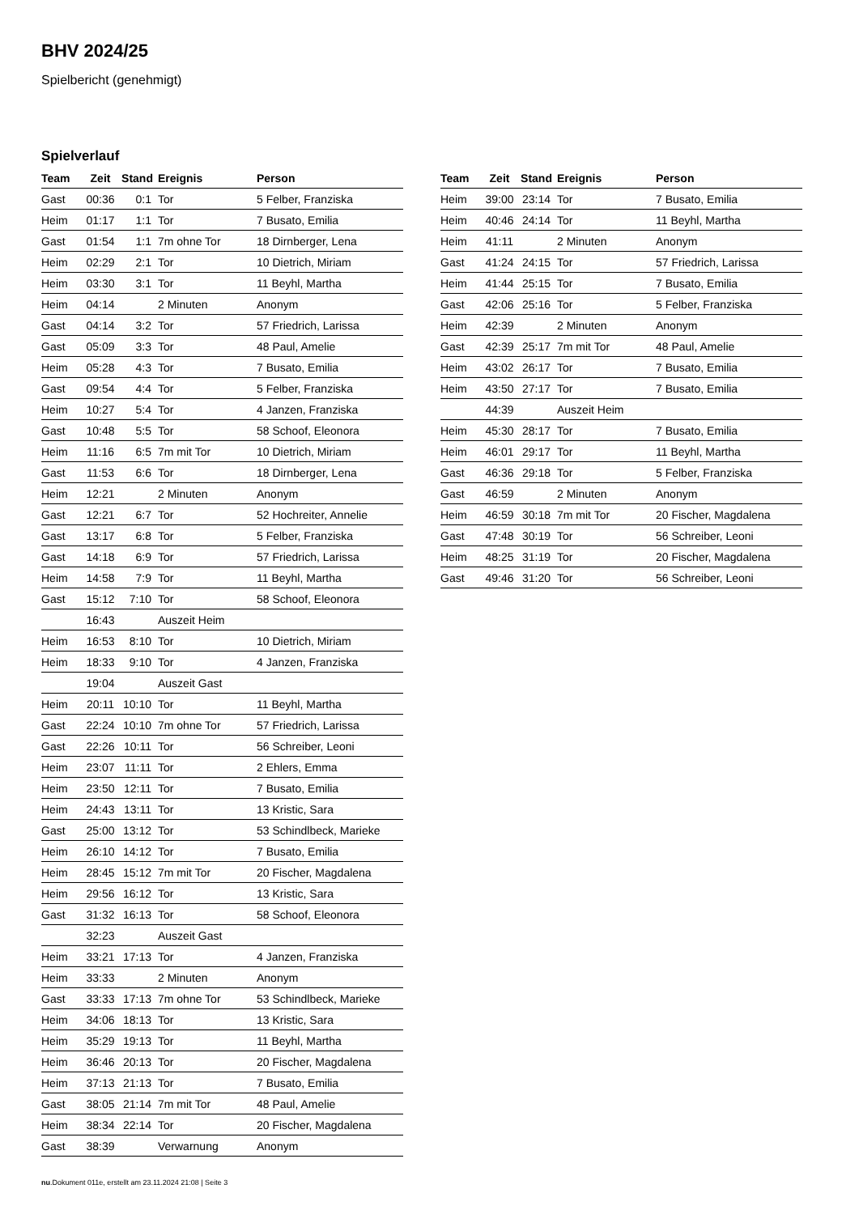BHV 2024/25
Spielbericht (genehmigt)
Spielverlauf
| Team | Zeit | Stand | Ereignis | Person |
| --- | --- | --- | --- | --- |
| Gast | 00:36 | 0:1 | Tor | 5 Felber, Franziska |
| Heim | 01:17 | 1:1 | Tor | 7 Busato, Emilia |
| Gast | 01:54 | 1:1 | 7m ohne Tor | 18 Dirnberger, Lena |
| Heim | 02:29 | 2:1 | Tor | 10 Dietrich, Miriam |
| Heim | 03:30 | 3:1 | Tor | 11 Beyhl, Martha |
| Heim | 04:14 | | 2 Minuten | Anonym |
| Gast | 04:14 | 3:2 | Tor | 57 Friedrich, Larissa |
| Gast | 05:09 | 3:3 | Tor | 48 Paul, Amelie |
| Heim | 05:28 | 4:3 | Tor | 7 Busato, Emilia |
| Gast | 09:54 | 4:4 | Tor | 5 Felber, Franziska |
| Heim | 10:27 | 5:4 | Tor | 4 Janzen, Franziska |
| Gast | 10:48 | 5:5 | Tor | 58 Schoof, Eleonora |
| Heim | 11:16 | 6:5 | 7m mit Tor | 10 Dietrich, Miriam |
| Gast | 11:53 | 6:6 | Tor | 18 Dirnberger, Lena |
| Heim | 12:21 | | 2 Minuten | Anonym |
| Gast | 12:21 | 6:7 | Tor | 52 Hochreiter, Annelie |
| Gast | 13:17 | 6:8 | Tor | 5 Felber, Franziska |
| Gast | 14:18 | 6:9 | Tor | 57 Friedrich, Larissa |
| Heim | 14:58 | 7:9 | Tor | 11 Beyhl, Martha |
| Gast | 15:12 | 7:10 | Tor | 58 Schoof, Eleonora |
| | 16:43 | | Auszeit Heim | |
| Heim | 16:53 | 8:10 | Tor | 10 Dietrich, Miriam |
| Heim | 18:33 | 9:10 | Tor | 4 Janzen, Franziska |
| | 19:04 | | Auszeit Gast | |
| Heim | 20:11 | 10:10 | Tor | 11 Beyhl, Martha |
| Gast | 22:24 | 10:10 | 7m ohne Tor | 57 Friedrich, Larissa |
| Gast | 22:26 | 10:11 | Tor | 56 Schreiber, Leoni |
| Heim | 23:07 | 11:11 | Tor | 2 Ehlers, Emma |
| Heim | 23:50 | 12:11 | Tor | 7 Busato, Emilia |
| Heim | 24:43 | 13:11 | Tor | 13 Kristic, Sara |
| Gast | 25:00 | 13:12 | Tor | 53 Schindlbeck, Marieke |
| Heim | 26:10 | 14:12 | Tor | 7 Busato, Emilia |
| Heim | 28:45 | 15:12 | 7m mit Tor | 20 Fischer, Magdalena |
| Heim | 29:56 | 16:12 | Tor | 13 Kristic, Sara |
| Gast | 31:32 | 16:13 | Tor | 58 Schoof, Eleonora |
| | 32:23 | | Auszeit Gast | |
| Heim | 33:21 | 17:13 | Tor | 4 Janzen, Franziska |
| Heim | 33:33 | | 2 Minuten | Anonym |
| Gast | 33:33 | 17:13 | 7m ohne Tor | 53 Schindlbeck, Marieke |
| Heim | 34:06 | 18:13 | Tor | 13 Kristic, Sara |
| Heim | 35:29 | 19:13 | Tor | 11 Beyhl, Martha |
| Heim | 36:46 | 20:13 | Tor | 20 Fischer, Magdalena |
| Heim | 37:13 | 21:13 | Tor | 7 Busato, Emilia |
| Gast | 38:05 | 21:14 | 7m mit Tor | 48 Paul, Amelie |
| Heim | 38:34 | 22:14 | Tor | 20 Fischer, Magdalena |
| Gast | 38:39 | | Verwarnung | Anonym |
| Team | Zeit | Stand | Ereignis | Person |
| --- | --- | --- | --- | --- |
| Heim | 39:00 | 23:14 | Tor | 7 Busato, Emilia |
| Heim | 40:46 | 24:14 | Tor | 11 Beyhl, Martha |
| Heim | 41:11 | | 2 Minuten | Anonym |
| Gast | 41:24 | 24:15 | Tor | 57 Friedrich, Larissa |
| Heim | 41:44 | 25:15 | Tor | 7 Busato, Emilia |
| Gast | 42:06 | 25:16 | Tor | 5 Felber, Franziska |
| Heim | 42:39 | | 2 Minuten | Anonym |
| Gast | 42:39 | 25:17 | 7m mit Tor | 48 Paul, Amelie |
| Heim | 43:02 | 26:17 | Tor | 7 Busato, Emilia |
| Heim | 43:50 | 27:17 | Tor | 7 Busato, Emilia |
| | 44:39 | | Auszeit Heim | |
| Heim | 45:30 | 28:17 | Tor | 7 Busato, Emilia |
| Heim | 46:01 | 29:17 | Tor | 11 Beyhl, Martha |
| Gast | 46:36 | 29:18 | Tor | 5 Felber, Franziska |
| Gast | 46:59 | | 2 Minuten | Anonym |
| Heim | 46:59 | 30:18 | 7m mit Tor | 20 Fischer, Magdalena |
| Gast | 47:48 | 30:19 | Tor | 56 Schreiber, Leoni |
| Heim | 48:25 | 31:19 | Tor | 20 Fischer, Magdalena |
| Gast | 49:46 | 31:20 | Tor | 56 Schreiber, Leoni |
nu.Dokument 011e, erstellt am 23.11.2024 21:08 | Seite 3